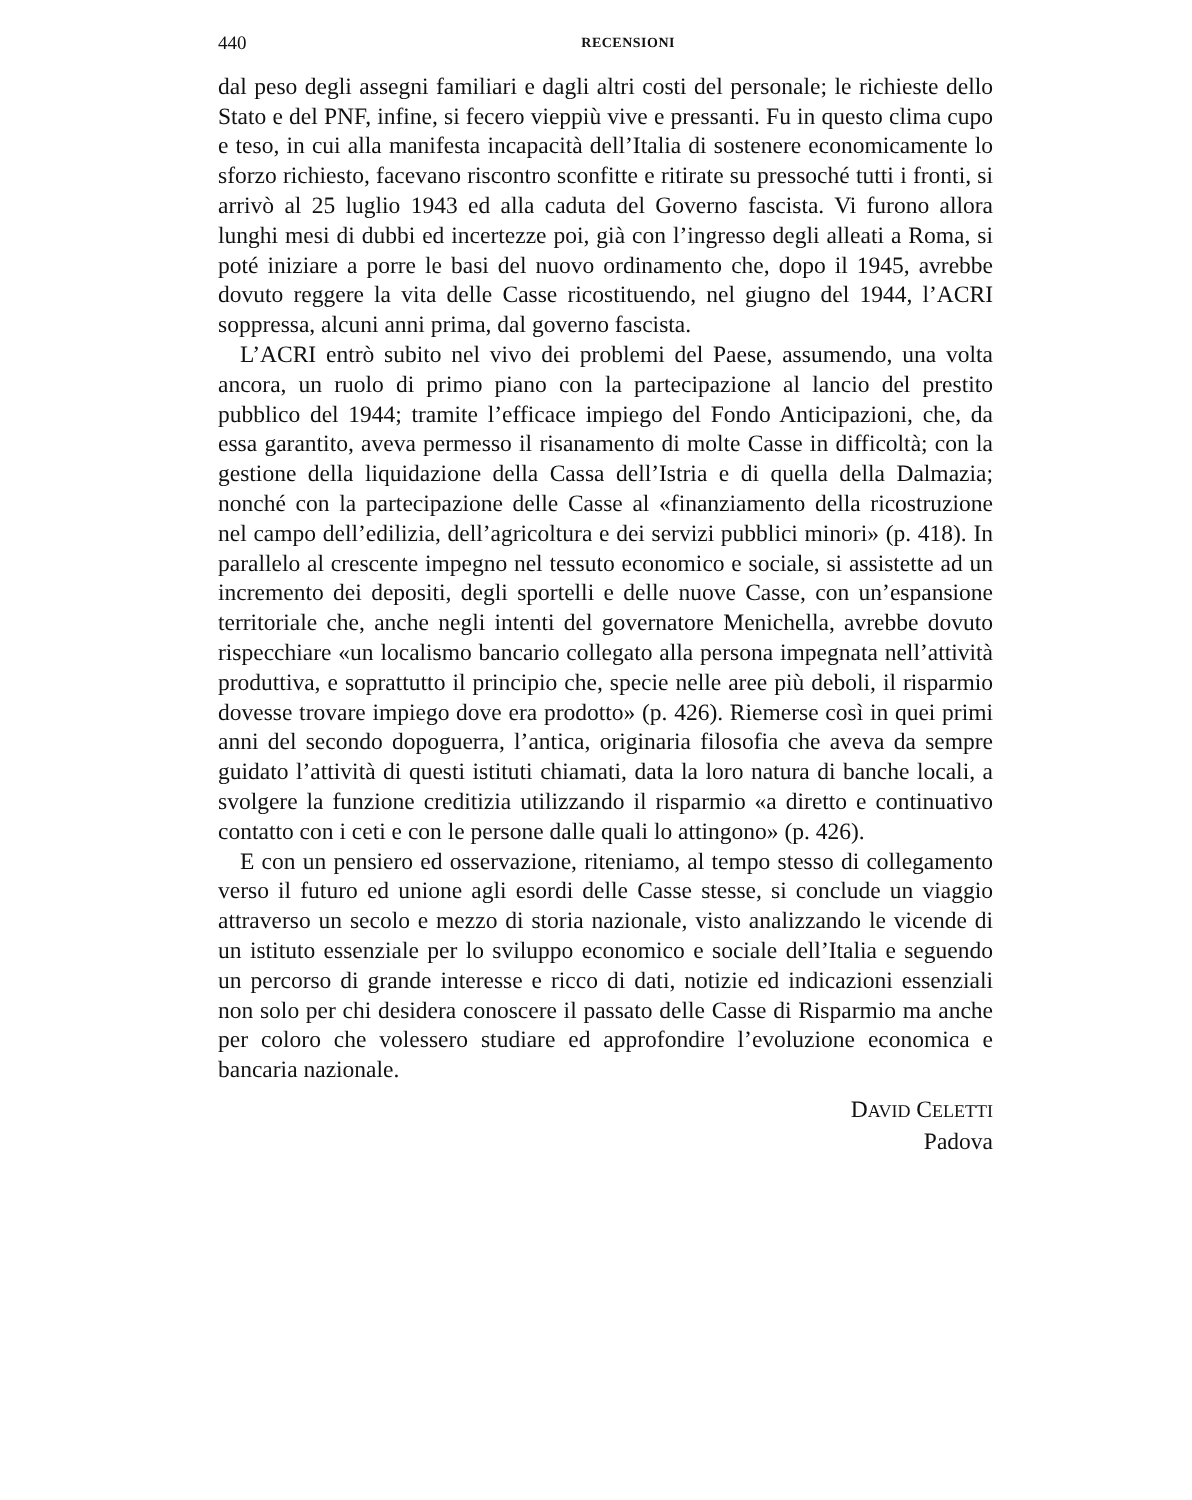440 RECENSIONI
dal peso degli assegni familiari e dagli altri costi del personale; le richieste dello Stato e del PNF, infine, si fecero vieppiù vive e pressanti. Fu in questo clima cupo e teso, in cui alla manifesta incapacità dell’Italia di sostenere economicamente lo sforzo richiesto, facevano riscontro sconfitte e ritirate su pressoché tutti i fronti, si arrivò al 25 luglio 1943 ed alla caduta del Governo fascista. Vi furono allora lunghi mesi di dubbi ed incertezze poi, già con l’ingresso degli alleati a Roma, si poté iniziare a porre le basi del nuovo ordinamento che, dopo il 1945, avrebbe dovuto reggere la vita delle Casse ricostituendo, nel giugno del 1944, l’ACRI soppressa, alcuni anni prima, dal governo fascista.
L’ACRI entrò subito nel vivo dei problemi del Paese, assumendo, una volta ancora, un ruolo di primo piano con la partecipazione al lancio del prestito pubblico del 1944; tramite l’efficace impiego del Fondo Anticipazioni, che, da essa garantito, aveva permesso il risanamento di molte Casse in difficoltà; con la gestione della liquidazione della Cassa dell’Istria e di quella della Dalmazia; nonché con la partecipazione delle Casse al «finanziamento della ricostruzione nel campo dell’edilizia, dell’agricoltura e dei servizi pubblici minori» (p. 418). In parallelo al crescente impegno nel tessuto economico e sociale, si assistette ad un incremento dei depositi, degli sportelli e delle nuove Casse, con un’espansione territoriale che, anche negli intenti del governatore Menichella, avrebbe dovuto rispecchiare «un localismo bancario collegato alla persona impegnata nell’attività produttiva, e soprattutto il principio che, specie nelle aree più deboli, il risparmio dovesse trovare impiego dove era prodotto» (p. 426). Riemerse così in quei primi anni del secondo dopoguerra, l’antica, originaria filosofia che aveva da sempre guidato l’attività di questi istituti chiamati, data la loro natura di banche locali, a svolgere la funzione creditizia utilizzando il risparmio «a diretto e continuativo contatto con i ceti e con le persone dalle quali lo attingono» (p. 426).
E con un pensiero ed osservazione, riteniamo, al tempo stesso di collegamento verso il futuro ed unione agli esordi delle Casse stesse, si conclude un viaggio attraverso un secolo e mezzo di storia nazionale, visto analizzando le vicende di un istituto essenziale per lo sviluppo economico e sociale dell’Italia e seguendo un percorso di grande interesse e ricco di dati, notizie ed indicazioni essenziali non solo per chi desidera conoscere il passato delle Casse di Risparmio ma anche per coloro che volessero studiare ed approfondire l’evoluzione economica e bancaria nazionale.
DAVID CELETTI
Padova